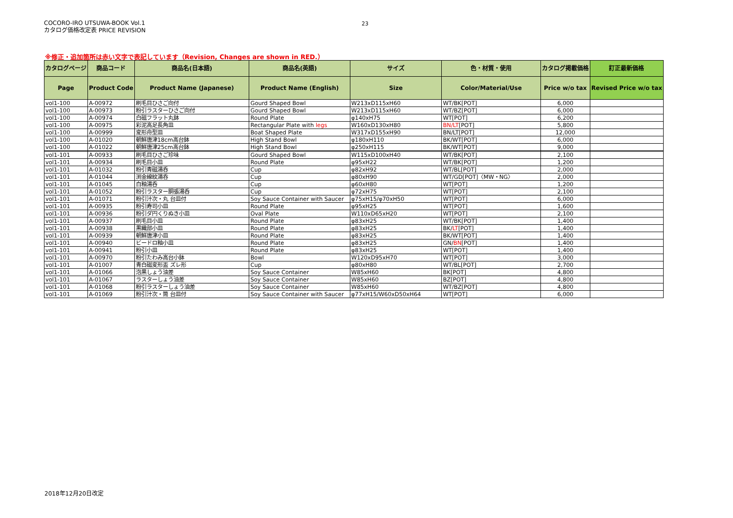COCORO-IRO UTSUWA-BOOK Vol.1
カタログ価格改定表 PRICE REVISION
23
※修正・追加箇所は赤い文字で表記しています（Revision, Changes are shown in RED.）
| カタログページ | 商品コード | 商品名(日本語) | 商品名(英語) | サイズ | 色・材質・使用 | カタログ掲載価格 | 訂正最新価格 |
| --- | --- | --- | --- | --- | --- | --- | --- |
| Page | Product Code | Product Name (Japanese) | Product Name (English) | Size | Color/Material/Use | Price w/o tax | Revised Price w/o tax |
| vol1-100 | A-00972 | 刷毛目ひさご向付 | Gourd Shaped Bowl | W213xD115xH60 | WT/BK[POT] | 6,000 | |
| vol1-100 | A-00973 | 粉引ラスターひさご向付 | Gourd Shaped Bowl | W213xD115xH60 | WT/BZ[POT] | 6,000 | |
| vol1-100 | A-00974 | 白磁フラット丸鉢 | Round Plate | φ140xH75 | WT[POT] | 6,200 | |
| vol1-100 | A-00975 | 彩泥高足長角皿 | Rectangular Plate with legs | W160xD130xH80 | BN/LT [POT] | 5,800 | |
| vol1-100 | A-00999 | 変形舟型皿 | Boat Shaped Plate | W317xD155xH90 | BN/LT[POT] | 12,000 | |
| vol1-100 | A-01020 | 朝鮮唐津18cm高台鉢 | High Stand Bowl | φ180xH110 | BK/WT[POT] | 6,000 | |
| vol1-100 | A-01022 | 朝鮮唐津25cm高台鉢 | High Stand Bowl | φ250xH115 | BK/WT[POT] | 9,000 | |
| vol1-101 | A-00933 | 刷毛目ひさご珍味 | Gourd Shaped Bowl | W115xD100xH40 | WT/BK[POT] | 2,100 | |
| vol1-101 | A-00934 | 刷毛目小皿 | Round Plate | φ95xH22 | WT/BK[POT] | 1,200 | |
| vol1-101 | A-01032 | 粉引青磁湯呑 | Cup | φ82xH92 | WT/BL[POT] | 2,000 | |
| vol1-101 | A-01044 | 渕金線紋湯呑 | Cup | φ80xH90 | WT/GD[POT]〈MW・NG〉 | 2,000 | |
| vol1-101 | A-01045 | 白釉湯呑 | Cup | φ60xH80 | WT[POT] | 1,200 | |
| vol1-101 | A-01052 | 粉引ラスター胴張湯呑 | Cup | φ72xH75 | WT[POT] | 2,100 | |
| vol1-101 | A-01071 | 粉引汁次・丸 台皿付 | Soy Sauce Container with Saucer | φ75xH15/φ70xH50 | WT[POT] | 6,000 | |
| vol1-101 | A-00935 | 粉引寿司小皿 | Round Plate | φ95xH25 | WT[POT] | 1,600 | |
| vol1-101 | A-00936 | 粉引ダ円くりぬき小皿 | Oval Plate | W110xD65xH20 | WT[POT] | 2,100 | |
| vol1-101 | A-00937 | 刷毛目小皿 | Round Plate | φ83xH25 | WT/BK[POT] | 1,400 | |
| vol1-101 | A-00938 | 黒織部小皿 | Round Plate | φ83xH25 | BK/ LT [POT] | 1,400 | |
| vol1-101 | A-00939 | 朝鮮唐津小皿 | Round Plate | φ83xH25 | BK/WT[POT] | 1,400 | |
| vol1-101 | A-00940 | ビードロ釉小皿 | Round Plate | φ83xH25 | GN/ BN [POT] | 1,400 | |
| vol1-101 | A-00941 | 粉引小皿 | Round Plate | φ83xH25 | WT[POT] | 1,400 | |
| vol1-101 | A-00970 | 粉引たわみ高台小鉢 | Bowl | W120xD95xH70 | WT[POT] | 3,000 | |
| vol1-101 | A-01007 | 青白磁変形盃 ズレ形 | Cup | φ80xH80 | WT/BL[POT] | 2,700 | |
| vol1-101 | A-01066 | 泡黒しょう油差 | Soy Sauce Container | W85xH60 | BK[POT] | 4,800 | |
| vol1-101 | A-01067 | ラスターしょう油差 | Soy Sauce Container | W85xH60 | BZ[POT] | 4,800 | |
| vol1-101 | A-01068 | 粉引ラスターしょう油差 | Soy Sauce Container | W85xH60 | WT/BZ[POT] | 4,800 | |
| vol1-101 | A-01069 | 粉引汁次・筒 台皿付 | Soy Sauce Container with Saucer | φ77xH15/W60xD50xH64 | WT[POT] | 6,000 | |
2018年12月20日改定